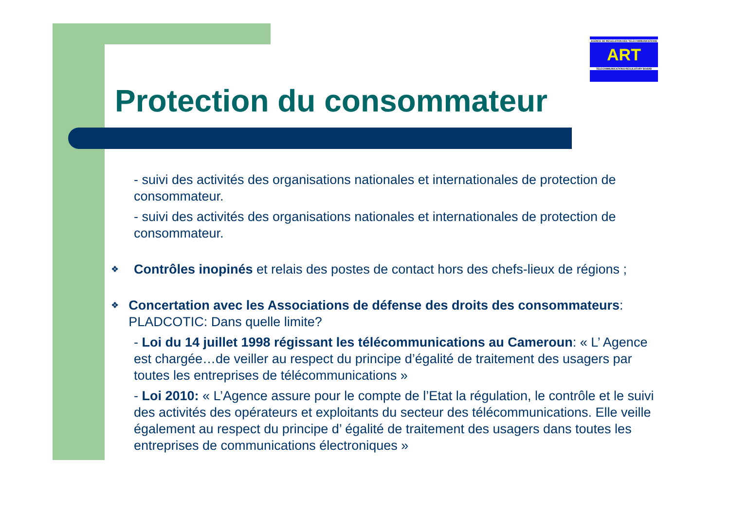AGENCE DE REGULATION DES TELECOMMUNICATIONS
ART
TELECOMMUNICATIONS REGULATORY BOARD
Protection du consommateur
- suivi des activités des organisations nationales et internationales de protection de consommateur.
- suivi des activités des organisations nationales et internationales de protection de consommateur.
❖
Contrôles inopinés et relais des postes de contact hors des chefs-lieux de régions ;
❖
Concertation avec les Associations de défense des droits des consommateurs: PLADCOTIC: Dans quelle limite?
- Loi du 14 juillet 1998 régissant les télécommunications au Cameroun: « L’ Agence est chargée…de veiller au respect du principe d’égalité de traitement des usagers par toutes les entreprises de télécommunications »
- Loi 2010: « L’Agence assure pour le compte de l’Etat la régulation, le contrôle et le suivi des activités des opérateurs et exploitants du secteur des télécommunications. Elle veille également au respect du principe d’ égalité de traitement des usagers dans toutes les entreprises de communications électroniques »